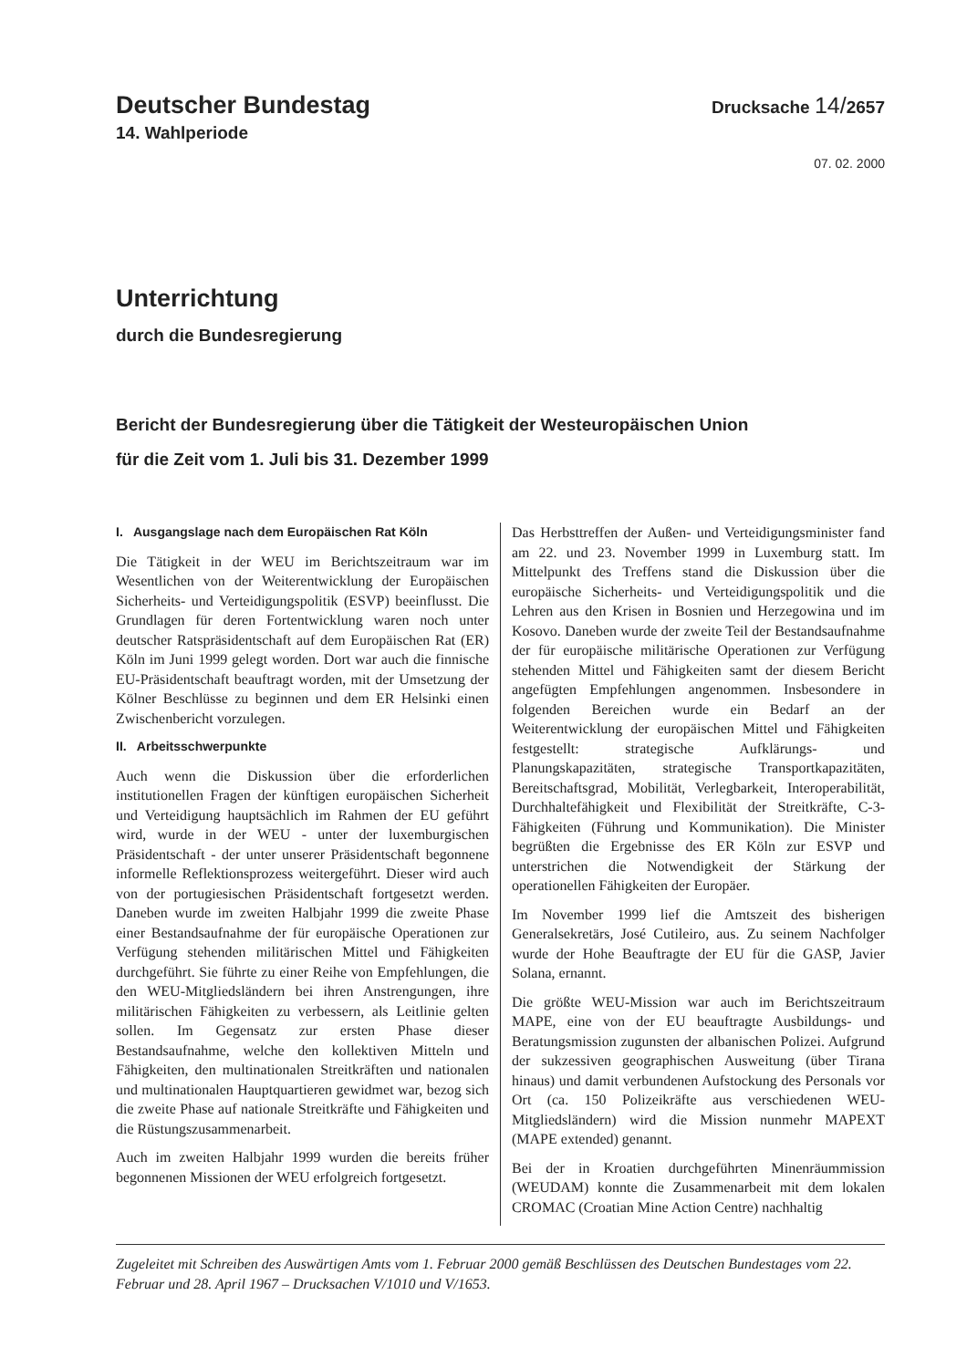Deutscher Bundestag
Drucksache 14/2657
14. Wahlperiode
07. 02. 2000
Unterrichtung
durch die Bundesregierung
Bericht der Bundesregierung über die Tätigkeit der Westeuropäischen Union
für die Zeit vom 1. Juli bis 31. Dezember 1999
I. Ausgangslage nach dem Europäischen Rat Köln
Die Tätigkeit in der WEU im Berichtszeitraum war im Wesentlichen von der Weiterentwicklung der Europäischen Sicherheits- und Verteidigungspolitik (ESVP) beeinflusst. Die Grundlagen für deren Fortentwicklung waren noch unter deutscher Ratspräsidentschaft auf dem Europäischen Rat (ER) Köln im Juni 1999 gelegt worden. Dort war auch die finnische EU-Präsidentschaft beauftragt worden, mit der Umsetzung der Kölner Beschlüsse zu beginnen und dem ER Helsinki einen Zwischenbericht vorzulegen.
II. Arbeitsschwerpunkte
Auch wenn die Diskussion über die erforderlichen institutionellen Fragen der künftigen europäischen Sicherheit und Verteidigung hauptsächlich im Rahmen der EU geführt wird, wurde in der WEU - unter der luxemburgischen Präsidentschaft - der unter unserer Präsidentschaft begonnene informelle Reflektionsprozess weitergeführt. Dieser wird auch von der portugiesischen Präsidentschaft fortgesetzt werden. Daneben wurde im zweiten Halbjahr 1999 die zweite Phase einer Bestandsaufnahme der für europäische Operationen zur Verfügung stehenden militärischen Mittel und Fähigkeiten durchgeführt. Sie führte zu einer Reihe von Empfehlungen, die den WEU-Mitgliedsländern bei ihren Anstrengungen, ihre militärischen Fähigkeiten zu verbessern, als Leitlinie gelten sollen. Im Gegensatz zur ersten Phase dieser Bestandsaufnahme, welche den kollektiven Mitteln und Fähigkeiten, den multinationalen Streitkräften und nationalen und multinationalen Hauptquartieren gewidmet war, bezog sich die zweite Phase auf nationale Streitkräfte und Fähigkeiten und die Rüstungszusammenarbeit.
Auch im zweiten Halbjahr 1999 wurden die bereits früher begonnenen Missionen der WEU erfolgreich fortgesetzt.
Das Herbsttreffen der Außen- und Verteidigungsminister fand am 22. und 23. November 1999 in Luxemburg statt. Im Mittelpunkt des Treffens stand die Diskussion über die europäische Sicherheits- und Verteidigungspolitik und die Lehren aus den Krisen in Bosnien und Herzegowina und im Kosovo. Daneben wurde der zweite Teil der Bestandsaufnahme der für europäische militärische Operationen zur Verfügung stehenden Mittel und Fähigkeiten samt der diesem Bericht angefügten Empfehlungen angenommen. Insbesondere in folgenden Bereichen wurde ein Bedarf an der Weiterentwicklung der europäischen Mittel und Fähigkeiten festgestellt: strategische Aufklärungs- und Planungskapazitäten, strategische Transportkapazitäten, Bereitschaftsgrad, Mobilität, Verlegbarkeit, Interoperabilität, Durchhaltefähigkeit und Flexibilität der Streitkräfte, C-3-Fähigkeiten (Führung und Kommunikation). Die Minister begrüßten die Ergebnisse des ER Köln zur ESVP und unterstrichen die Notwendigkeit der Stärkung der operationellen Fähigkeiten der Europäer.
Im November 1999 lief die Amtszeit des bisherigen Generalsekretärs, José Cutileiro, aus. Zu seinem Nachfolger wurde der Hohe Beauftragte der EU für die GASP, Javier Solana, ernannt.
Die größte WEU-Mission war auch im Berichtszeitraum MAPE, eine von der EU beauftragte Ausbildungs- und Beratungsmission zugunsten der albanischen Polizei. Aufgrund der sukzessiven geographischen Ausweitung (über Tirana hinaus) und damit verbundenen Aufstockung des Personals vor Ort (ca. 150 Polizeikräfte aus verschiedenen WEU-Mitgliedsländern) wird die Mission nunmehr MAPEXT (MAPE extended) genannt.
Bei der in Kroatien durchgeführten Minenräummission (WEUDAM) konnte die Zusammenarbeit mit dem lokalen CROMAC (Croatian Mine Action Centre) nachhaltig
Zugeleitet mit Schreiben des Auswärtigen Amts vom 1. Februar 2000 gemäß Beschlüssen des Deutschen Bundestages vom 22. Februar und 28. April 1967 – Drucksachen V/1010 und V/1653.